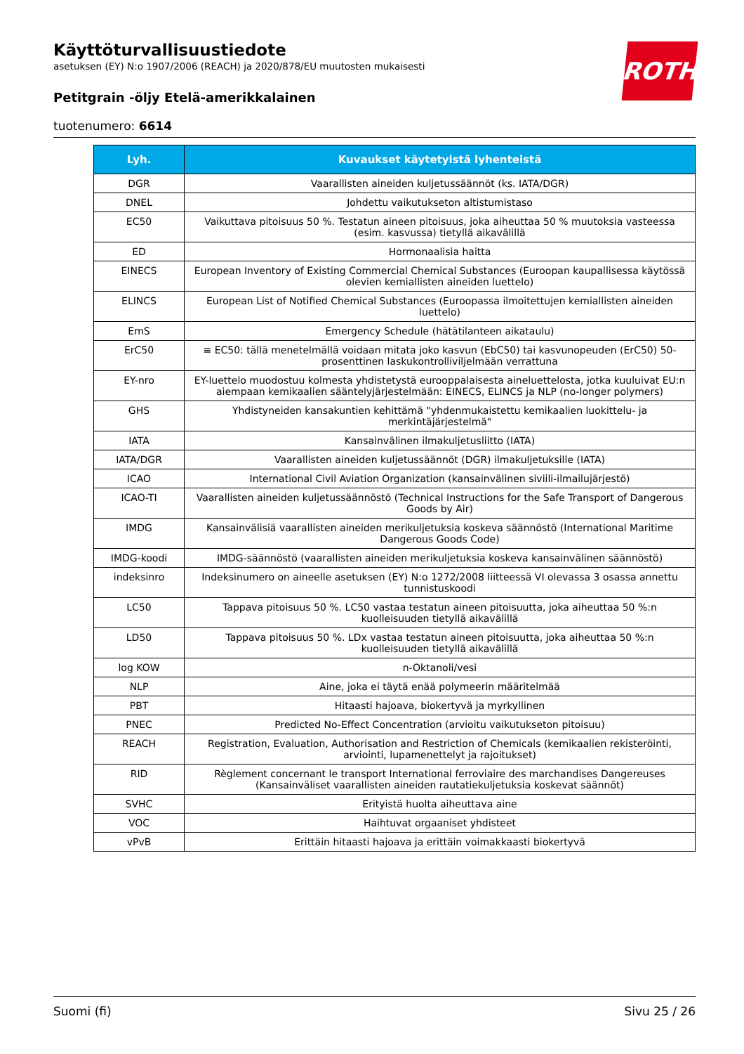Käyttöturvallisuustiedote
asetuksen (EY) N:o 1907/2006 (REACH) ja 2020/878/EU muutosten mukaisesti
Petitgrain -öljy Etelä-amerikkalainen
tuotenumero: 6614
ROTH
| Lyh. | Kuvaukset käytetyistä lyhenteistä |
| --- | --- |
| DGR | Vaarallisten aineiden kuljetussäännöt (ks. IATA/DGR) |
| DNEL | Johdettu vaikutukseton altistumistaso |
| EC50 | Vaikuttava pitoisuus 50 %. Testatun aineen pitoisuus, joka aiheuttaa 50 % muutoksia vasteessa (esim. kasvussa) tietyllä aikavälillä |
| ED | Hormonaalisia haitta |
| EINECS | European Inventory of Existing Commercial Chemical Substances (Euroopan kaupallisessa käytössä olevien kemiallisten aineiden luettelo) |
| ELINCS | European List of Notified Chemical Substances (Euroopassa ilmoitettujen kemiallisten aineiden luettelo) |
| EmS | Emergency Schedule (hätätilanteen aikataulu) |
| ErC50 | ≡ EC50: tällä menetelmällä voidaan mitata joko kasvun (EbC50) tai kasvunopeuden (ErC50) 50-prosenttinen laskukontrolliviljelmään verrattuna |
| EY-nro | EY-luettelo muodostuu kolmesta yhdistetystä eurooppalaisesta aineluettelosta, jotka kuuluivat EU:n aiempaan kemikaalien sääntelyjärjestelmään: EINECS, ELINCS ja NLP (no-longer polymers) |
| GHS | Yhdistyneiden kansakuntien kehittämä "yhdenmukaistettu kemikaalien luokittelu- ja merkintäjärjestelmä" |
| IATA | Kansainvälinen ilmakuljetusliitto (IATA) |
| IATA/DGR | Vaarallisten aineiden kuljetussäännöt (DGR) ilmakuljetuksille (IATA) |
| ICAO | International Civil Aviation Organization (kansainvälinen siviili-ilmailujärjestö) |
| ICAO-TI | Vaarallisten aineiden kuljetussäännöstö (Technical Instructions for the Safe Transport of Dangerous Goods by Air) |
| IMDG | Kansainvälisiä vaarallisten aineiden merikuljetuksia koskeva säännöstö (International Maritime Dangerous Goods Code) |
| IMDG-koodi | IMDG-säännöstö (vaarallisten aineiden merikuljetuksia koskeva kansainvälinen säännöstö) |
| indeksinro | Indeksinumero on aineelle asetuksen (EY) N:o 1272/2008 liitteessä VI olevassa 3 osassa annettu tunnistuskoodi |
| LC50 | Tappava pitoisuus 50 %. LC50 vastaa testatun aineen pitoisuutta, joka aiheuttaa 50 %:n kuolleisuuden tietyllä aikavälillä |
| LD50 | Tappava pitoisuus 50 %. LDx vastaa testatun aineen pitoisuutta, joka aiheuttaa 50 %:n kuolleisuuden tietyllä aikavälillä |
| log KOW | n-Oktanoli/vesi |
| NLP | Aine, joka ei täytä enää polymeerin määritelmää |
| PBT | Hitaasti hajoava, biokertyvä ja myrkyllinen |
| PNEC | Predicted No-Effect Concentration (arvioitu vaikutukseton pitoisuu) |
| REACH | Registration, Evaluation, Authorisation and Restriction of Chemicals (kemikaalien rekisteröinti, arviointi, lupamenettelyt ja rajoitukset) |
| RID | Règlement concernant le transport International ferroviaire des marchandises Dangereuses (Kansainväliset vaarallisten aineiden rautatiekuljetuksia koskevat säännöt) |
| SVHC | Erityistä huolta aiheuttava aine |
| VOC | Haihtuvat orgaaniset yhdisteet |
| vPvB | Erittäin hitaasti hajoava ja erittäin voimakkaasti biokertyvä |
Suomi (fi) Sivu 25 / 26